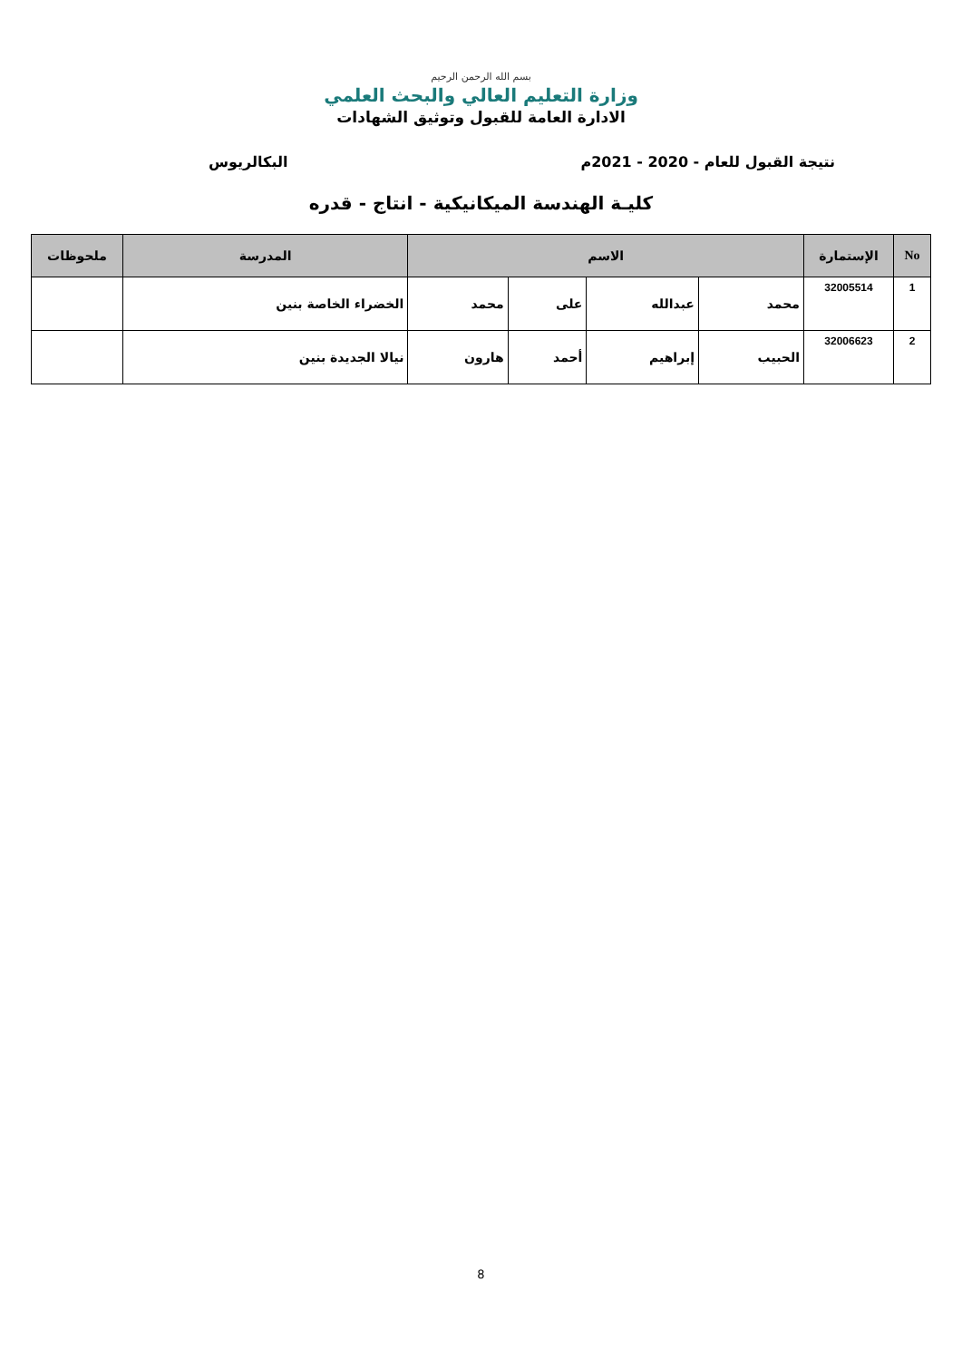بسم الله الرحمن الرحيم
وزارة التعليم العالي والبحث العلمي
الادارة العامة للقبول وتوثيق الشهادات
نتيجة القبول للعام - 2020 - 2021م البكالريوس
كليـة الهندسة الميكانيكية - انتاج - قدره
| No | الإستمارة | الاسم | | | | المدرسة | ملحوظات |
| --- | --- | --- | --- | --- | --- | --- | --- |
| 1 | 32005514 | محمد | عبدالله | على | محمد | الخضراء الخاصة بنين | |
| 2 | 32006623 | الحبيب | إبراهيم | أحمد | هارون | نيالا الجديدة بنين | |
8